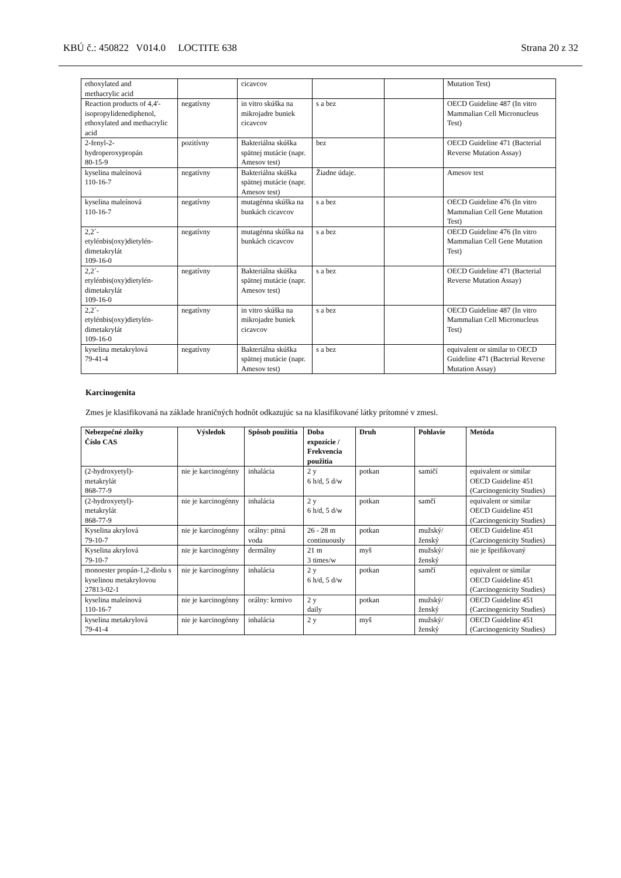KBÚ č.: 450822 V014.0 LOCTITE 638 Strana 20 z 32
| ethoxylated and methacrylic acid | | cicavcov | | | Mutation Test) |
| Reaction products of 4,4'-isopropylidenediphenol, ethoxylated and methacrylic acid | negatívny | in vitro skúška na mikrojadre buniek cicavcov | s a bez | | OECD Guideline 487 (In vitro Mammalian Cell Micronucleus Test) |
| 2-fenyl-2- hydroperoxypropán 80-15-9 | pozitívny | Bakteriálna skúška spätnej mutácie (napr. Amesov test) | bez | | OECD Guideline 471 (Bacterial Reverse Mutation Assay) |
| kyselina maleínová 110-16-7 | negatívny | Bakteriálna skúška spätnej mutácie (napr. Amesov test) | Žiadne údaje. | | Amesov test |
| kyselina maleínová 110-16-7 | negatívny | mutagénna skúška na bunkách cicavcov | s a bez | | OECD Guideline 476 (In vitro Mammalian Cell Gene Mutation Test) |
| 2,2´- etylénbis(oxy)dietylén- dimetakrylát 109-16-0 | negatívny | mutagénna skúška na bunkách cicavcov | s a bez | | OECD Guideline 476 (In vitro Mammalian Cell Gene Mutation Test) |
| 2,2´- etylénbis(oxy)dietylén- dimetakrylát 109-16-0 | negatívny | Bakteriálna skúška spätnej mutácie (napr. Amesov test) | s a bez | | OECD Guideline 471 (Bacterial Reverse Mutation Assay) |
| 2,2´- etylénbis(oxy)dietylén- dimetakrylát 109-16-0 | negatívny | in vitro skúška na mikrojadre buniek cicavcov | s a bez | | OECD Guideline 487 (In vitro Mammalian Cell Micronucleus Test) |
| kyselina metakrylová 79-41-4 | negatívny | Bakteriálna skúška spätnej mutácie (napr. Amesov test) | s a bez | | equivalent or similar to OECD Guideline 471 (Bacterial Reverse Mutation Assay) |
Karcinogenita
Zmes je klasifikovaná na základe hraničných hodnôt odkazujúc sa na klasifikované látky prítomné v zmesi.
| Nebezpečné zložky Číslo CAS | Výsledok | Spôsob použitia | Doba expozície / Frekvencia použitia | Druh | Pohlavie | Metóda |
| --- | --- | --- | --- | --- | --- | --- |
| (2-hydroxyetyl)- metakrylát 868-77-9 | nie je karcinogénny | inhalácia | 2 y 6 h/d, 5 d/w | potkan | samičí | equivalent or similar OECD Guideline 451 (Carcinogenicity Studies) |
| (2-hydroxyetyl)- metakrylát 868-77-9 | nie je karcinogénny | inhalácia | 2 y 6 h/d, 5 d/w | potkan | samčí | equivalent or similar OECD Guideline 451 (Carcinogenicity Studies) |
| Kyselina akrylová 79-10-7 | nie je karcinogénny | orálny: pitná voda | 26 - 28 m continuously | potkan | mužský/ženský | OECD Guideline 451 (Carcinogenicity Studies) |
| Kyselina akrylová 79-10-7 | nie je karcinogénny | dermálny | 21 m 3 times/w | myš | mužský/ženský | nie je špeifikovaný |
| monoester propán-1,2-diolu s kyselinou metakrylovou 27813-02-1 | nie je karcinogénny | inhalácia | 2 y 6 h/d, 5 d/w | potkan | samčí | equivalent or similar OECD Guideline 451 (Carcinogenicity Studies) |
| kyselina maleínová 110-16-7 | nie je karcinogénny | orálny: krmivo | 2 y daily | potkan | mužský/ženský | OECD Guideline 451 (Carcinogenicity Studies) |
| kyselina metakrylová 79-41-4 | nie je karcinogénny | inhalácia | 2 y | myš | mužský/ženský | OECD Guideline 451 (Carcinogenicity Studies) |